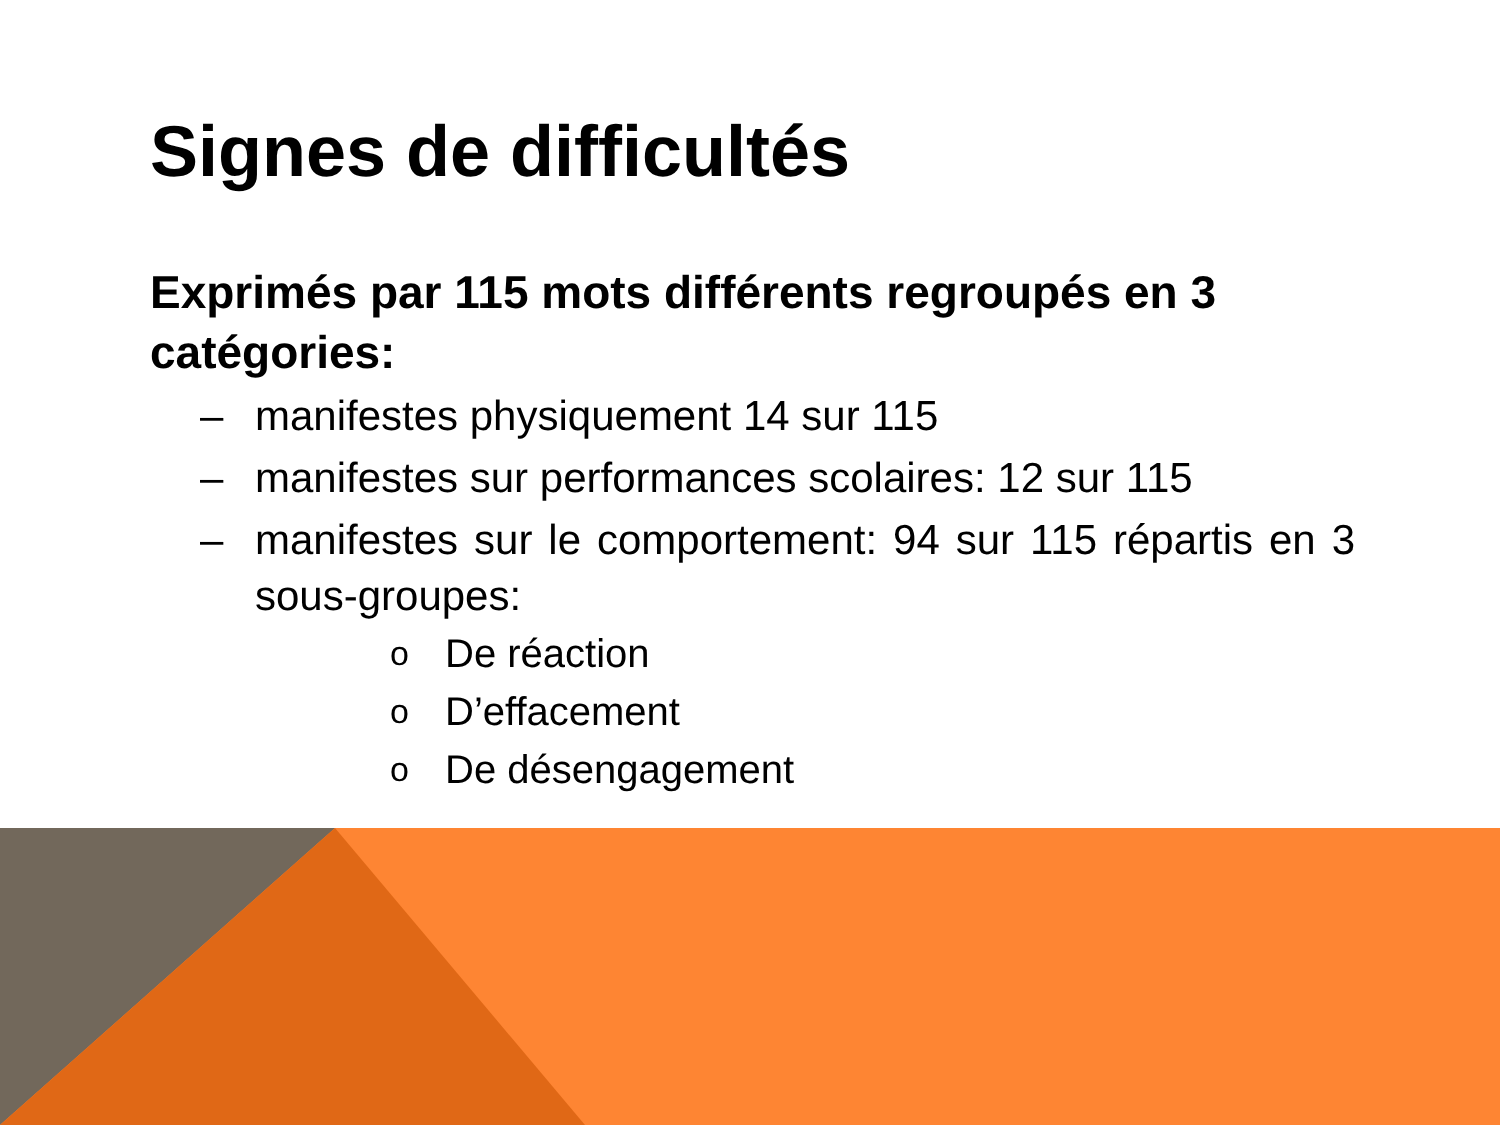Signes de difficultés
Exprimés par 115 mots différents regroupés en 3 catégories:
– manifestes physiquement 14 sur 115
– manifestes sur performances scolaires: 12 sur 115
– manifestes sur le comportement: 94 sur 115 répartis en 3 sous-groupes:
o De réaction
o D’effacement
o De désengagement